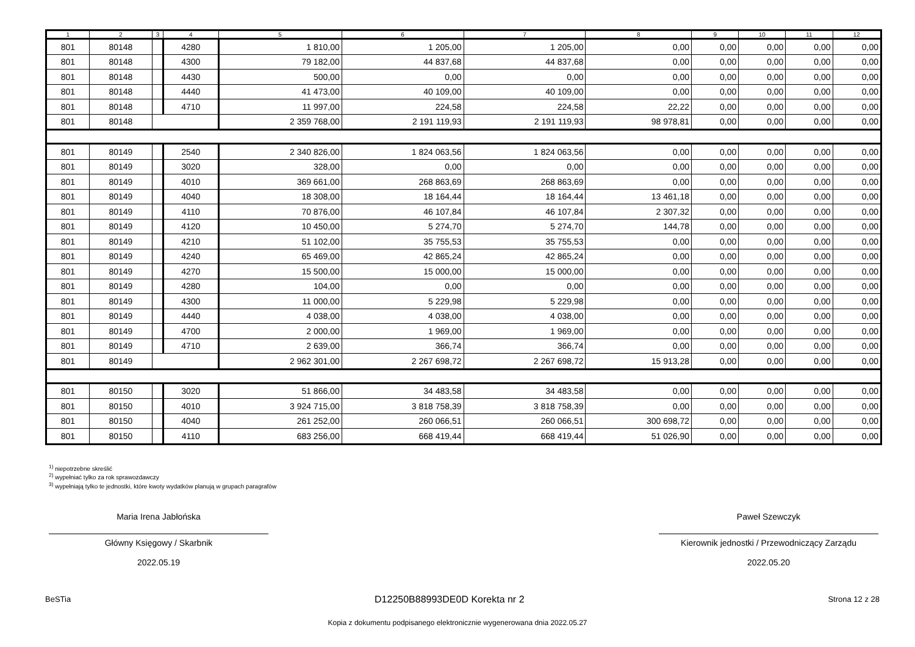| 1 | 2 | 3 | 4 | 5 | 6 | 7 | 8 | 9 | 10 | 11 | 12 |
| --- | --- | --- | --- | --- | --- | --- | --- | --- | --- | --- | --- |
| 801 | 80148 | | 4280 | 1 810,00 | 1 205,00 | 1 205,00 | 0,00 | 0,00 | 0,00 | 0,00 | 0,00 |
| 801 | 80148 | | 4300 | 79 182,00 | 44 837,68 | 44 837,68 | 0,00 | 0,00 | 0,00 | 0,00 | 0,00 |
| 801 | 80148 | | 4430 | 500,00 | 0,00 | 0,00 | 0,00 | 0,00 | 0,00 | 0,00 | 0,00 |
| 801 | 80148 | | 4440 | 41 473,00 | 40 109,00 | 40 109,00 | 0,00 | 0,00 | 0,00 | 0,00 | 0,00 |
| 801 | 80148 | | 4710 | 11 997,00 | 224,58 | 224,58 | 22,22 | 0,00 | 0,00 | 0,00 | 0,00 |
| 801 | 80148 | | | 2 359 768,00 | 2 191 119,93 | 2 191 119,93 | 98 978,81 | 0,00 | 0,00 | 0,00 | 0,00 |
| 801 | 80149 | | 2540 | 2 340 826,00 | 1 824 063,56 | 1 824 063,56 | 0,00 | 0,00 | 0,00 | 0,00 | 0,00 |
| 801 | 80149 | | 3020 | 328,00 | 0,00 | 0,00 | 0,00 | 0,00 | 0,00 | 0,00 | 0,00 |
| 801 | 80149 | | 4010 | 369 661,00 | 268 863,69 | 268 863,69 | 0,00 | 0,00 | 0,00 | 0,00 | 0,00 |
| 801 | 80149 | | 4040 | 18 308,00 | 18 164,44 | 18 164,44 | 13 461,18 | 0,00 | 0,00 | 0,00 | 0,00 |
| 801 | 80149 | | 4110 | 70 876,00 | 46 107,84 | 46 107,84 | 2 307,32 | 0,00 | 0,00 | 0,00 | 0,00 |
| 801 | 80149 | | 4120 | 10 450,00 | 5 274,70 | 5 274,70 | 144,78 | 0,00 | 0,00 | 0,00 | 0,00 |
| 801 | 80149 | | 4210 | 51 102,00 | 35 755,53 | 35 755,53 | 0,00 | 0,00 | 0,00 | 0,00 | 0,00 |
| 801 | 80149 | | 4240 | 65 469,00 | 42 865,24 | 42 865,24 | 0,00 | 0,00 | 0,00 | 0,00 | 0,00 |
| 801 | 80149 | | 4270 | 15 500,00 | 15 000,00 | 15 000,00 | 0,00 | 0,00 | 0,00 | 0,00 | 0,00 |
| 801 | 80149 | | 4280 | 104,00 | 0,00 | 0,00 | 0,00 | 0,00 | 0,00 | 0,00 | 0,00 |
| 801 | 80149 | | 4300 | 11 000,00 | 5 229,98 | 5 229,98 | 0,00 | 0,00 | 0,00 | 0,00 | 0,00 |
| 801 | 80149 | | 4440 | 4 038,00 | 4 038,00 | 4 038,00 | 0,00 | 0,00 | 0,00 | 0,00 | 0,00 |
| 801 | 80149 | | 4700 | 2 000,00 | 1 969,00 | 1 969,00 | 0,00 | 0,00 | 0,00 | 0,00 | 0,00 |
| 801 | 80149 | | 4710 | 2 639,00 | 366,74 | 366,74 | 0,00 | 0,00 | 0,00 | 0,00 | 0,00 |
| 801 | 80149 | | | 2 962 301,00 | 2 267 698,72 | 2 267 698,72 | 15 913,28 | 0,00 | 0,00 | 0,00 | 0,00 |
| 801 | 80150 | | 3020 | 51 866,00 | 34 483,58 | 34 483,58 | 0,00 | 0,00 | 0,00 | 0,00 | 0,00 |
| 801 | 80150 | | 4010 | 3 924 715,00 | 3 818 758,39 | 3 818 758,39 | 0,00 | 0,00 | 0,00 | 0,00 | 0,00 |
| 801 | 80150 | | 4040 | 261 252,00 | 260 066,51 | 260 066,51 | 300 698,72 | 0,00 | 0,00 | 0,00 | 0,00 |
| 801 | 80150 | | 4110 | 683 256,00 | 668 419,44 | 668 419,44 | 51 026,90 | 0,00 | 0,00 | 0,00 | 0,00 |
<sup>1)</sup> niepotrzebne skreślić
<sup>2)</sup> wypełniać tylko za rok sprawozdawczy
<sup>3)</sup> wypełniają tylko te jednostki, które kwoty wydatków planują w grupach paragrafów
Maria Irena Jabłońska
Główny Księgowy / Skarbnik
2022.05.19
Paweł Szewczyk
Kierownik jednostki / Przewodniczący Zarządu
2022.05.20
BeSTia D12250B88993DE0D Korekta nr 2 Strona 12 z 28
Kopia z dokumentu podpisanego elektronicznie wygenerowana dnia 2022.05.27